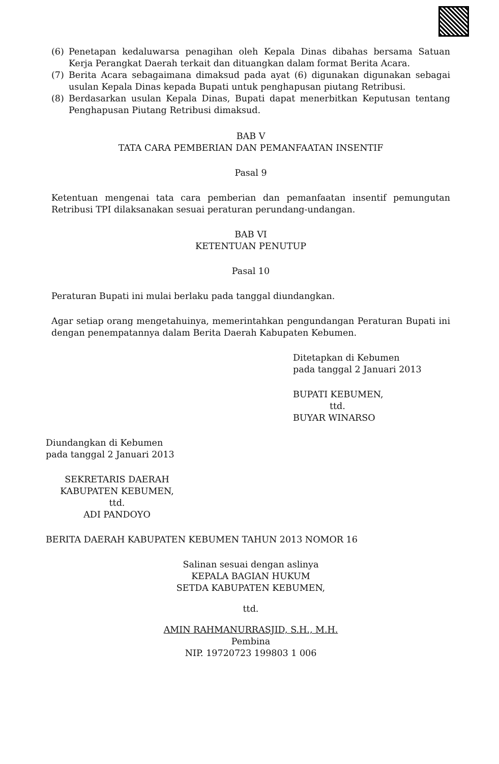(6) Penetapan kedaluwarsa penagihan oleh Kepala Dinas dibahas bersama Satuan Kerja Perangkat Daerah terkait dan dituangkan dalam format Berita Acara.
(7) Berita Acara sebagaimana dimaksud pada ayat (6) digunakan digunakan sebagai usulan Kepala Dinas kepada Bupati untuk penghapusan piutang Retribusi.
(8) Berdasarkan usulan Kepala Dinas, Bupati dapat menerbitkan Keputusan tentang Penghapusan Piutang Retribusi dimaksud.
BAB V
TATA CARA PEMBERIAN DAN PEMANFAATAN INSENTIF
Pasal 9
Ketentuan mengenai tata cara pemberian dan pemanfaatan insentif pemungutan Retribusi TPI dilaksanakan sesuai peraturan perundang-undangan.
BAB VI
KETENTUAN PENUTUP
Pasal 10
Peraturan Bupati ini mulai berlaku pada tanggal diundangkan.
Agar setiap orang mengetahuinya, memerintahkan pengundangan Peraturan Bupati ini dengan penempatannya dalam Berita Daerah Kabupaten Kebumen.
Ditetapkan di Kebumen
pada tanggal 2 Januari 2013
BUPATI KEBUMEN,
ttd.
BUYAR WINARSO
Diundangkan di Kebumen
pada tanggal 2 Januari 2013
SEKRETARIS DAERAH
KABUPATEN KEBUMEN,
ttd.
ADI PANDOYO
BERITA DAERAH KABUPATEN KEBUMEN TAHUN 2013 NOMOR 16
Salinan sesuai dengan aslinya
KEPALA BAGIAN HUKUM
SETDA KABUPATEN KEBUMEN,
ttd.
AMIN RAHMANURRASJID, S.H., M.H.
Pembina
NIP. 19720723 199803 1 006